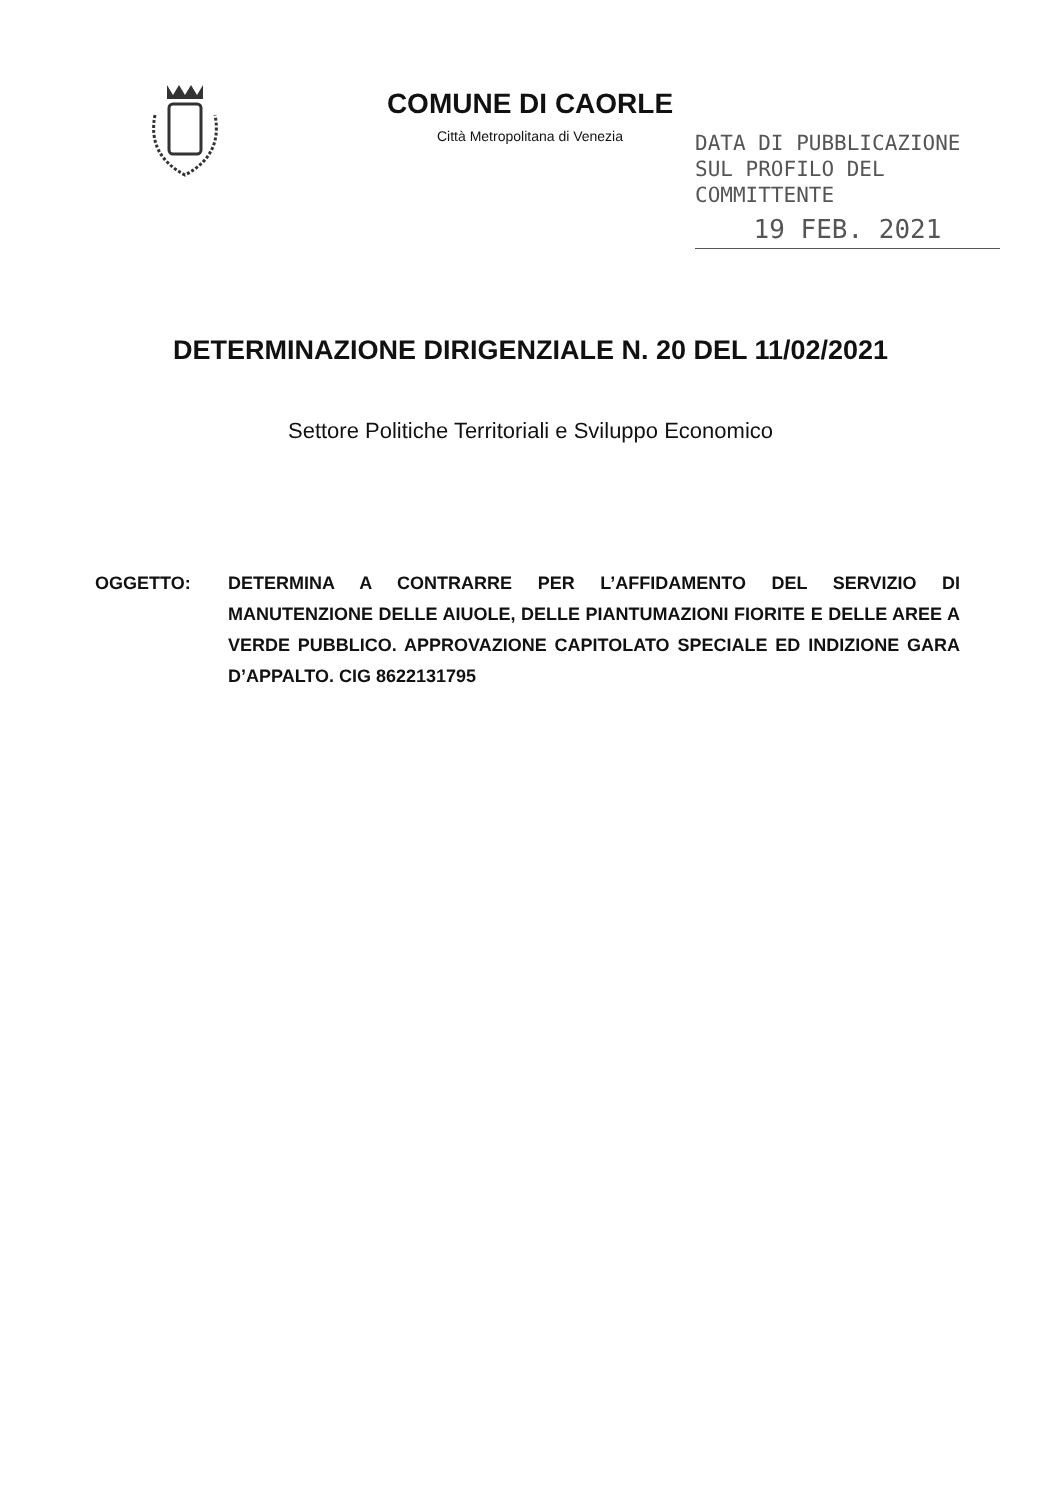COMUNE DI CAORLE
Città Metropolitana di Venezia
DATA DI PUBBLICAZIONE
SUL PROFILO DEL COMMITTENTE
19 FEB. 2021
DETERMINAZIONE DIRIGENZIALE N. 20 DEL 11/02/2021
Settore Politiche Territoriali e Sviluppo Economico
OGGETTO: DETERMINA A CONTRARRE PER L’AFFIDAMENTO DEL SERVIZIO DI MANUTENZIONE DELLE AIUOLE, DELLE PIANTUMAZIONI FIORITE E DELLE AREE A VERDE PUBBLICO. APPROVAZIONE CAPITOLATO SPECIALE ED INDIZIONE GARA D’APPALTO. CIG 8622131795